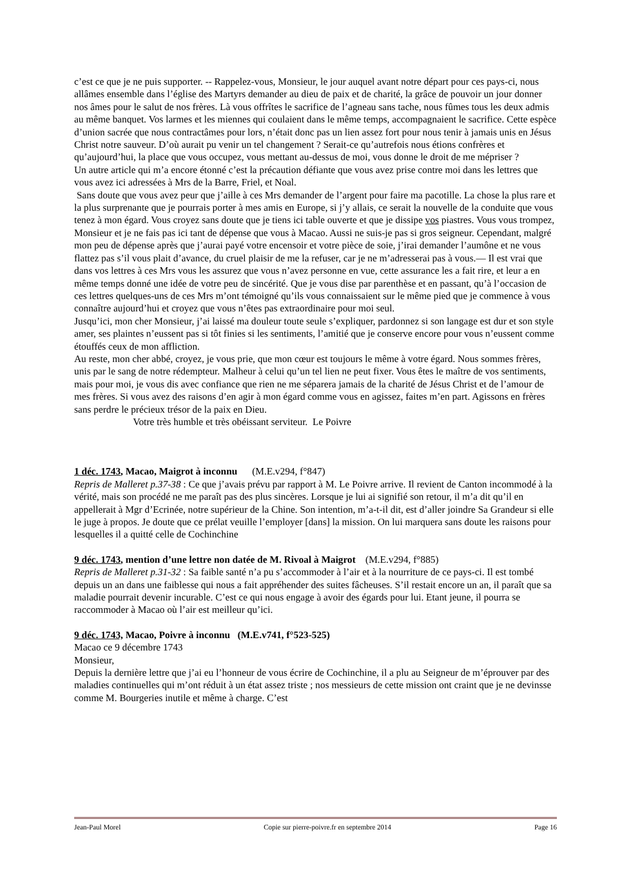c’est ce que je ne puis supporter. -- Rappelez-vous, Monsieur, le jour auquel avant notre départ pour ces pays-ci, nous allâmes ensemble dans l’église des Martyrs demander au dieu de paix et de charité, la grâce de pouvoir un jour donner nos âmes pour le salut de nos frères. Là vous offrîtes le sacrifice de l’agneau sans tache, nous fûmes tous les deux admis au même banquet. Vos larmes et les miennes qui coulaient dans le même temps, accompagnaient le sacrifice. Cette espèce d’union sacrée que nous contractâmes pour lors, n’était donc pas un lien assez fort pour nous tenir à jamais unis en Jésus Christ notre sauveur. D’où aurait pu venir un tel changement ? Serait-ce qu’autrefois nous étions confrères et qu’aujourd’hui, la place que vous occupez, vous mettant au-dessus de moi, vous donne le droit de me mépriser ?
Un autre article qui m’a encore étonné c’est la précaution défiante que vous avez prise contre moi dans les lettres que vous avez ici adressées à Mrs de la Barre, Friel, et Noal.
Sans doute que vous avez peur que j’aille à ces Mrs demander de l’argent pour faire ma pacotille. La chose la plus rare et la plus surprenante que je pourrais porter à mes amis en Europe, si j’y allais, ce serait la nouvelle de la conduite que vous tenez à mon égard. Vous croyez sans doute que je tiens ici table ouverte et que je dissipe vos piastres. Vous vous trompez, Monsieur et je ne fais pas ici tant de dépense que vous à Macao. Aussi ne suis-je pas si gros seigneur. Cependant, malgré mon peu de dépense après que j’aurai payé votre encensoir et votre pièce de soie, j’irai demander l’aumône et ne vous flattez pas s’il vous plait d’avance, du cruel plaisir de me la refuser, car je ne m’adresserai pas à vous.— Il est vrai que dans vos lettres à ces Mrs vous les assurez que vous n’avez personne en vue, cette assurance les a fait rire, et leur a en même temps donné une idée de votre peu de sincérité. Que je vous dise par parenthèse et en passant, qu’à l’occasion de ces lettres quelques-uns de ces Mrs m’ont témoigné qu’ils vous connaissaient sur le même pied que je commence à vous connaître aujourd’hui et croyez que vous n’êtes pas extraordinaire pour moi seul.
Jusqu’ici, mon cher Monsieur, j’ai laissé ma douleur toute seule s’expliquer, pardonnez si son langage est dur et son style amer, ses plaintes n’eussent pas si tôt finies si les sentiments, l’amitié que je conserve encore pour vous n’eussent comme étouffés ceux de mon affliction.
Au reste, mon cher abbé, croyez, je vous prie, que mon cœur est toujours le même à votre égard. Nous sommes frères, unis par le sang de notre rédempteur. Malheur à celui qu’un tel lien ne peut fixer. Vous êtes le maître de vos sentiments, mais pour moi, je vous dis avec confiance que rien ne me séparera jamais de la charité de Jésus Christ et de l’amour de mes frères. Si vous avez des raisons d’en agir à mon égard comme vous en agissez, faites m’en part. Agissons en frères sans perdre le précieux trésor de la paix en Dieu.
Votre très humble et très obéissant serviteur. Le Poivre
1 déc. 1743, Macao, Maigrot à inconnu (M.E.v294, f°847)
Repris de Malleret p.37-38 : Ce que j’avais prévu par rapport à M. Le Poivre arrive. Il revient de Canton incommodé à la vérité, mais son procédé ne me paraît pas des plus sincères. Lorsque je lui ai signifié son retour, il m’a dit qu’il en appellerait à Mgr d’Ecrinée, notre supérieur de la Chine. Son intention, m’a-t-il dit, est d’aller joindre Sa Grandeur si elle le juge à propos. Je doute que ce prélat veuille l’employer [dans] la mission. On lui marquera sans doute les raisons pour lesquelles il a quitté celle de Cochinchine
9 déc. 1743, mention d’une lettre non datée de M. Rivoal à Maigrot (M.E.v294, f°885)
Repris de Malleret p.31-32 : Sa faible santé n’a pu s’accommoder à l’air et à la nourriture de ce pays-ci. Il est tombé depuis un an dans une faiblesse qui nous a fait appréhender des suites fâcheuses. S’il restait encore un an, il paraît que sa maladie pourrait devenir incurable. C’est ce qui nous engage à avoir des égards pour lui. Etant jeune, il pourra se raccommoder à Macao où l’air est meilleur qu’ici.
9 déc. 1743, Macao, Poivre à inconnu (M.E.v741, f°523-525)
Macao ce 9 décembre 1743
Monsieur,
Depuis la dernière lettre que j’ai eu l’honneur de vous écrire de Cochinchine, il a plu au Seigneur de m’éprouver par des maladies continuelles qui m’ont réduit à un état assez triste ; nos messieurs de cette mission ont craint que je ne devinsse comme M. Bourgeries inutile et même à charge. C’est
Jean-Paul Morel Copie sur pierre-poivre.fr en septembre 2014 Page 16